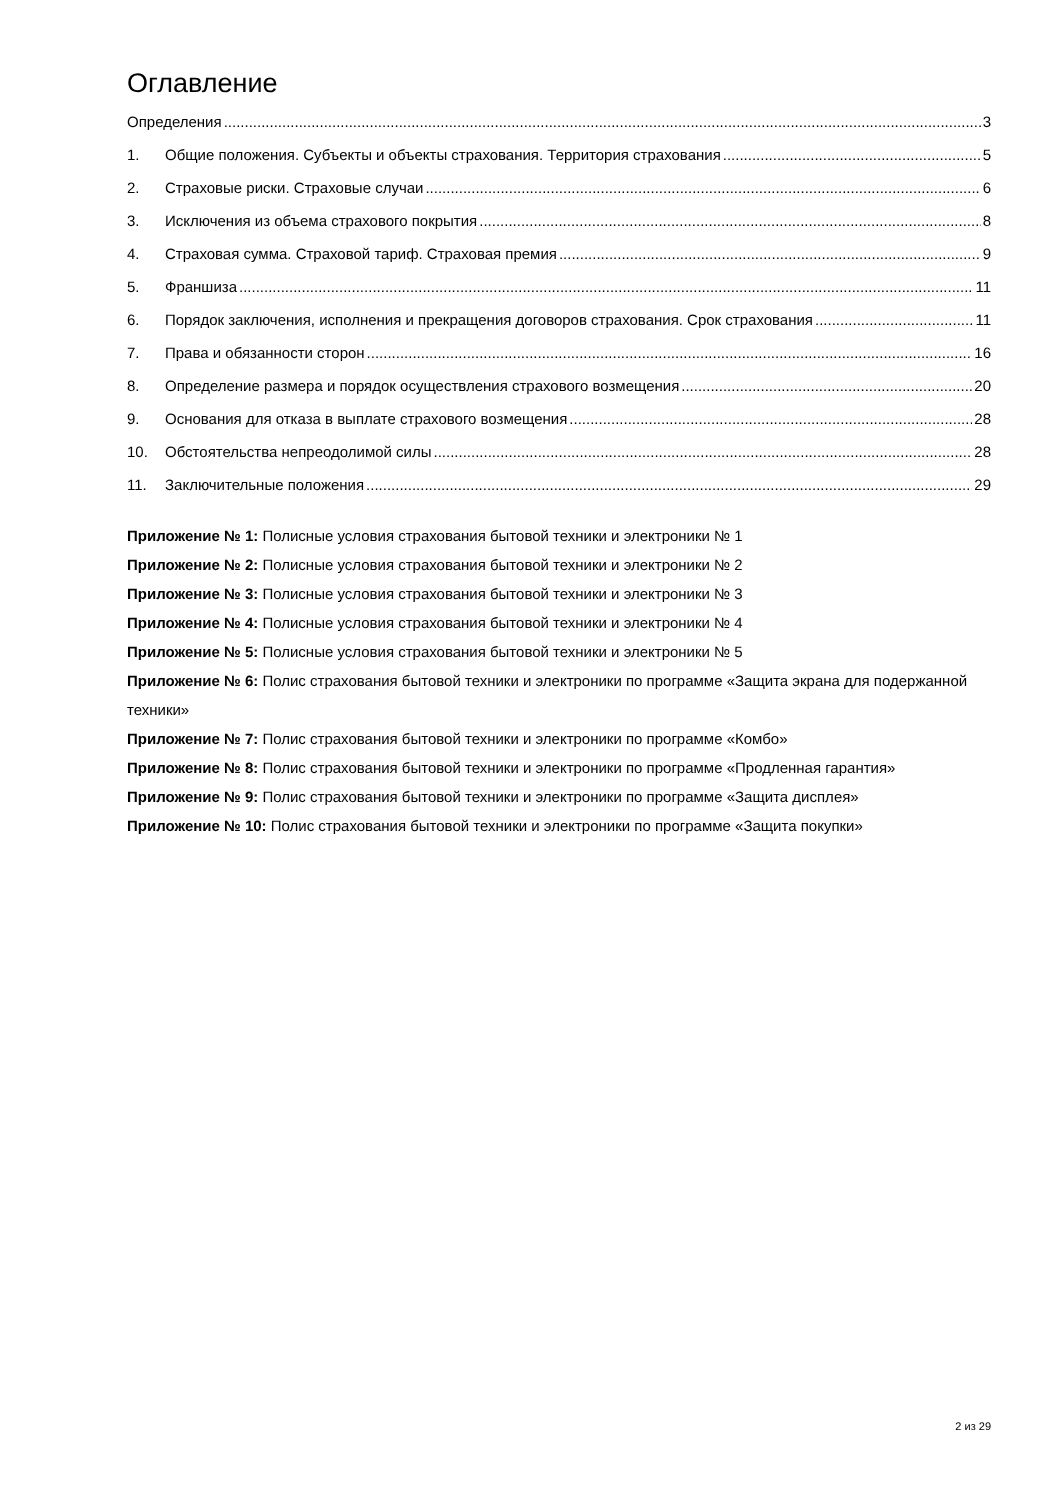Оглавление
Определения 3
1. Общие положения. Субъекты и объекты страхования. Территория страхования 5
2. Страховые риски. Страховые случаи 6
3. Исключения из объема страхового покрытия 8
4. Страховая сумма. Страховой тариф. Страховая премия 9
5. Франшиза 11
6. Порядок заключения, исполнения и прекращения договоров страхования. Срок страхования 11
7. Права и обязанности сторон 16
8. Определение размера и порядок осуществления страхового возмещения 20
9. Основания для отказа в выплате страхового возмещения 28
10. Обстоятельства непреодолимой силы 28
11. Заключительные положения 29
Приложение № 1: Полисные условия страхования бытовой техники и электроники № 1
Приложение № 2: Полисные условия страхования бытовой техники и электроники № 2
Приложение № 3: Полисные условия страхования бытовой техники и электроники № 3
Приложение № 4: Полисные условия страхования бытовой техники и электроники № 4
Приложение № 5: Полисные условия страхования бытовой техники и электроники № 5
Приложение № 6: Полис страхования бытовой техники и электроники по программе «Защита экрана для подержанной техники»
Приложение № 7: Полис страхования бытовой техники и электроники по программе «Комбо»
Приложение № 8: Полис страхования бытовой техники и электроники по программе «Продленная гарантия»
Приложение № 9: Полис страхования бытовой техники и электроники по программе «Защита дисплея»
Приложение № 10: Полис страхования бытовой техники и электроники по программе «Защита покупки»
2 из 29